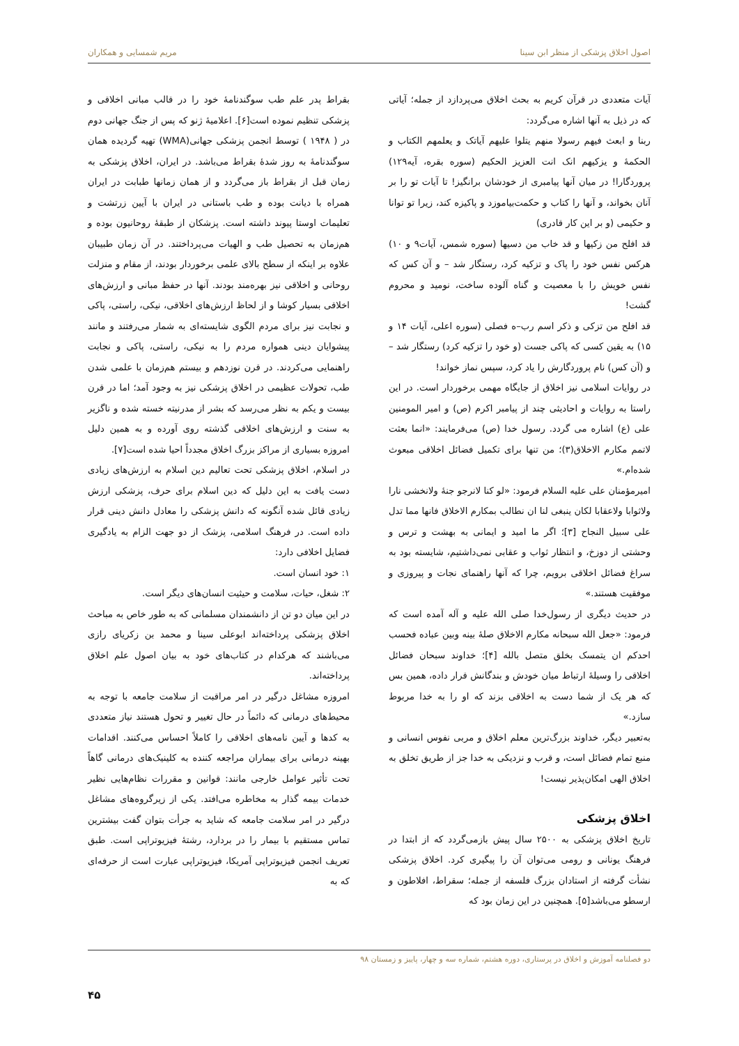اصول اخلاق پزشکی از منظر ابن سینا مریم شمسایی و همکاران
آیات متعددی در قرآن کریم به بحث اخلاق می‌پردازد از جمله؛ آیاتی که در ذیل به آنها اشاره می‌گردد:
ربنا و ابعث فیهم رسولا منهم یتلوا علیهم آیاتک و یعلمهم الکتاب و الحکمهٔ و یزکیهم انک انت العزیز الحکیم (سوره بقره، آیه۱۲۹) پروردگارا! در میان آنها پیامبری از خودشان برانگیز! تا آیات تو را بر آنان بخواند، و آنها را کتاب و حکمت‌بیاموزد و پاکیزه کند، زیرا تو توانا و حکیمی (و بر این کار قادری)
قد افلح من زکیها و قد خاب من دسیها (سوره شمس، آیات۹ و ۱۰) هرکس نفس خود را پاک و تزکیه کرد، رستگار شد – و آن کس که نفس خویش را با معصیت و گناه آلوده ساخت، نومید و محروم گشت!
قد افلح من تزکی و ذکر اسم رب–ه فصلی (سوره اعلی، آیات ۱۴ و ۱۵) به یقین کسی که پاکی جست (و خود را تزکیه کرد) رستگار شد – و (آن کس) نام پروردگارش را یاد کرد، سپس نماز خواند!
در روایات اسلامی نیز اخلاق از جایگاه مهمی برخوردار است. در این راستا به روایات و احادیثی چند از پیامبر اکرم (ص) و امیر المومنین علی (ع) اشاره می گردد. رسول خدا (ص) می‌فرمایند: «انما بعثت لاتمم مکارم الاخلاق(۳)؛ من تنها برای تکمیل فضائل اخلاقی مبعوث شده‌ام.»
امیرمؤمنان علی علیه السلام فرمود: «لو کنا لانرجو جنهٔ ولانخشی نارا ولاثوابا ولاعقابا لکان ینبغی لنا ان نطالب بمکارم الاخلاق فانها مما تدل علی سبیل النجاح [۳]؛ اگر ما امید و ایمانی به بهشت و ترس و وحشتی از دوزخ، و انتظار ثواب و عقابی نمی‌داشتیم، شایسته بود به سراغ فضائل اخلاقی برویم، چرا که آنها راهنمای نجات و پیروزی و موفقیت هستند.»
در حدیث دیگری از رسول‌خدا صلی الله علیه و آله آمده است که فرمود: «جعل الله سبحانه مکارم الاخلاق صلهٔ بینه وبین عباده فحسب احدکم ان یتمسک بخلق متصل بالله [۴]؛ خداوند سبحان فضائل اخلاقی را وسیلهٔ ارتباط میان خودش و بندگانش قرار داده، همین بس که هر یک از شما دست به اخلاقی بزند که او را به خدا مربوط سازد.»
به‌تعبیر دیگر، خداوند بزرگ‌ترین معلم اخلاق و مربی نفوس انسانی و منبع تمام فضائل است، و قرب و نزدیکی به خدا جز از طریق تخلق به اخلاق الهی امکان‌پذیر نیست!
اخلاق پزشکی
تاریخ اخلاق پزشکی به ۲۵۰۰ سال پیش بازمی‌گردد که از ابتدا در فرهنگ یونانی و رومی می‌توان آن را پیگیری کرد. اخلاق پزشکی نشأت گرفته از استادان بزرگ فلسفه از جمله؛ سقراط، افلاطون و ارسطو می‌باشد[۵]. همچنین در این زمان بود که
بقراط پدر علم طب سوگندنامهٔ خود را در قالب مبانی اخلاقی و پزشکی تنظیم نموده است[۶]. اعلامیهٔ ژنو که پس از جنگ جهانی دوم در ( ۱۹۴۸ ) توسط انجمن پزشکی جهانی(WMA) تهیه گردیده همان سوگندنامهٔ به روز شدهٔ بقراط می‌باشد. در ایران، اخلاق پزشکی به زمان قبل از بقراط باز می‌گردد و از همان زمانها طبابت در ایران همراه با دیانت بوده و طب باستانی در ایران با آیین زرتشت و تعلیمات اوستا پیوند داشته است. پزشکان از طبقهٔ روحانیون بوده و هم‌زمان به تحصیل طب و الهیات می‌پرداختند. در آن زمان طبیبان علاوه بر اینکه از سطح بالای علمی برخوردار بودند، از مقام و منزلت روحانی و اخلاقی نیز بهره‌مند بودند. آنها در حفظ مبانی و ارزش‌های اخلاقی بسیار کوشا و از لحاظ ارزش‌های اخلاقی، نیکی، راستی، پاکی و نجابت نیز برای مردم الگوی شایسته‌ای به شمار می‌رفتند و مانند پیشوایان دینی همواره مردم را به نیکی، راستی، پاکی و نجابت راهنمایی می‌کردند. در قرن نوزدهم و بیستم هم‌زمان با علمی شدن طب، تحولات عظیمی در اخلاق پزشکی نیز به وجود آمد؛ اما در قرن بیست و یکم به نظر می‌رسد که بشر از مدرنیته خسته شده و ناگزیر به سنت و ارزش‌های اخلاقی گذشته روی آورده و به همین دلیل امروزه بسیاری از مراکز بزرگ اخلاق مجدداً احیا شده است[۷].
در اسلام، اخلاق پزشکی تحت تعالیم دین اسلام به ارزش‌های زیادی دست یافت به این دلیل که دین اسلام برای حرف، پزشکی ارزش زیادی قائل شده آنگونه که دانش پزشکی را معادل دانش دینی قرار داده است. در فرهنگ اسلامی، پزشک از دو جهت الزام به یادگیری فضایل اخلافی دارد:
۱: خود انسان است.
۲: شغل، حیات، سلامت و حیثیت انسان‌های دیگر است.
در این میان دو تن از دانشمندان مسلمانی که به طور خاص به مباحث اخلاق پزشکی پرداخته‌اند ابوعلی سینا و محمد بن زکریای رازی می‌باشند که هرکدام در کتاب‌های خود به بیان اصول علم اخلاق پرداخته‌اند.
امروزه مشاغل درگیر در امر مراقبت از سلامت جامعه با توجه به محیط‌های درمانی که دائماً در حال تغییر و تحول هستند نیاز متعددی به کدها و آیین نامه‌های اخلاقی را کاملاً احساس می‌کنند. اقدامات بهینه درمانی برای بیماران مراجعه کننده به کلینیک‌های درمانی گاهاً تحت تأثیر عوامل خارجی مانند: قوانین و مقررات نظام‌هایی نظیر خدمات بیمه گذار به مخاطره می‌افتد. یکی از زیرگروه‌های مشاغل درگیر در امر سلامت جامعه که شاید به جرأت بتوان گفت بیشترین تماس مستقیم با بیمار را در بردارد، رشتهٔ فیزیوتراپی است. طبق تعریف انجمن فیزیوتراپی آمریکا، فیزیوتراپی عبارت است از حرفه‌ای که به
دو فصلنامه آموزش و اخلاق در پرستاری، دوره هشتم، شماره سه و چهار، پاییز و زمستان ۹۸
۴۵